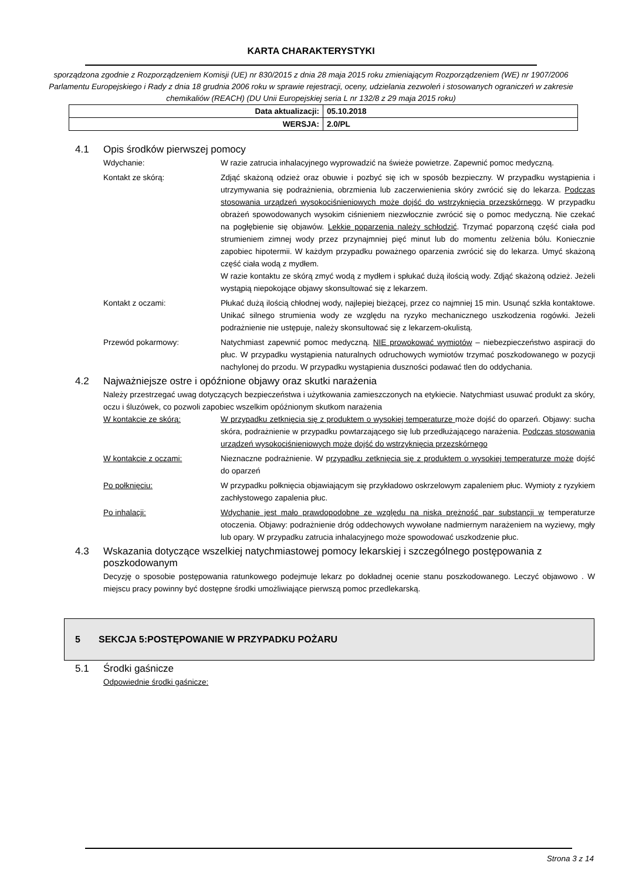KARTA CHARAKTERYSTYKI
sporządzona zgodnie z Rozporządzeniem Komisji (UE) nr 830/2015 z dnia 28 maja 2015 roku zmieniającym Rozporządzeniem (WE) nr 1907/2006 Parlamentu Europejskiego i Rady z dnia 18 grudnia 2006 roku w sprawie rejestracji, oceny, udzielania zezwoleń i stosowanych ograniczeń w zakresie chemikaliów (REACH) (DU Unii Europejskiej seria L nr 132/8 z 29 maja 2015 roku)
| Data aktualizacji: | 05.10.2018 |
| WERSJA: | 2.0/PL |
4.1 Opis środków pierwszej pomocy
Wdychanie: W razie zatrucia inhalacyjnego wyprowadzić na świeże powietrze. Zapewnić pomoc medyczną.
Kontakt ze skórą: Zdjąć skażoną odzież oraz obuwie i pozbyć się ich w sposób bezpieczny. W przypadku wystąpienia i utrzymywania się podrażnienia, obrzmienia lub zaczerwienienia skóry zwrócić się do lekarza. Podczas stosowania urządzeń wysokociśnieniowych może dojść do wstrzyknięcia przezskórnego. W przypadku obrażeń spowodowanych wysokim ciśnieniem niezwłocznie zwrócić się o pomoc medyczną. Nie czekać na pogłębienie się objawów. Lekkie poparzenia należy schłodzić. Trzymać poparzoną część ciała pod strumieniem zimnej wody przez przynajmniej pięć minut lub do momentu zelżenia bólu. Koniecznie zapobiec hipotermii. W każdym przypadku poważnego oparzenia zwrócić się do lekarza. Umyć skażoną część ciała wodą z mydłem.
W razie kontaktu ze skórą zmyć wodą z mydłem i spłukać dużą ilością wody. Zdjąć skażoną odzież. Jeżeli wystąpią niepokojące objawy skonsultować się z lekarzem.
Kontakt z oczami: Płukać dużą ilością chłodnej wody, najlepiej bieżącej, przez co najmniej 15 min. Usunąć szkła kontaktowe. Unikać silnego strumienia wody ze względu na ryzyko mechanicznego uszkodzenia rogówki. Jeżeli podrażnienie nie ustępuje, należy skonsultować się z lekarzem-okulistą.
Przewód pokarmowy: Natychmiast zapewnić pomoc medyczną. NIE prowokować wymiotów – niebezpieczeństwo aspiracji do płuc. W przypadku wystąpienia naturalnych odruchowych wymiotów trzymać poszkodowanego w pozycji nachylonej do przodu. W przypadku wystąpienia duszności podawać tlen do oddychania.
4.2 Najważniejsze ostre i opóźnione objawy oraz skutki narażenia
Należy przestrzegać uwag dotyczących bezpieczeństwa i użytkowania zamieszczonych na etykiecie. Natychmiast usuwać produkt za skóry, oczu i śluzówek, co pozwoli zapobiec wszelkim opóźnionym skutkom narażenia
W kontakcie ze skórą: W przypadku zetknięcia się z produktem o wysokiej temperaturze może dojść do oparzeń. Objawy: sucha skóra, podrażnienie w przypadku powtarzającego się lub przedłużającego narażenia. Podczas stosowania urządzeń wysokociśnieniowych może dojść do wstrzyknięcia przezskórnego
W kontakcie z oczami: Nieznaczne podrażnienie. W przypadku zetknięcia się z produktem o wysokiej temperaturze może dojść do oparzeń
Po połknięciu: W przypadku połknięcia objawiającym się przykładowo oskrzelowym zapaleniem płuc. Wymioty z ryzykiem zachłystowego zapalenia płuc.
Po inhalacji: Wdychanie jest mało prawdopodobne ze względu na niską prężność par substancji w temperaturze otoczenia. Objawy: podrażnienie dróg oddechowych wywołane nadmiernym narażeniem na wyziewy, mgły lub opary. W przypadku zatrucia inhalacyjnego może spowodować uszkodzenie płuc.
4.3 Wskazania dotyczące wszelkiej natychmiastowej pomocy lekarskiej i szczególnego postępowania z poszkodowanym
Decyzję o sposobie postępowania ratunkowego podejmuje lekarz po dokładnej ocenie stanu poszkodowanego. Leczyć objawowo . W miejscu pracy powinny być dostępne środki umożliwiające pierwszą pomoc przedlekarską.
5 SEKCJA 5:POSTĘPOWANIE W PRZYPADKU POŻARU
5.1 Środki gaśnicze
Odpowiednie środki gaśnicze:
Strona 3 z 14